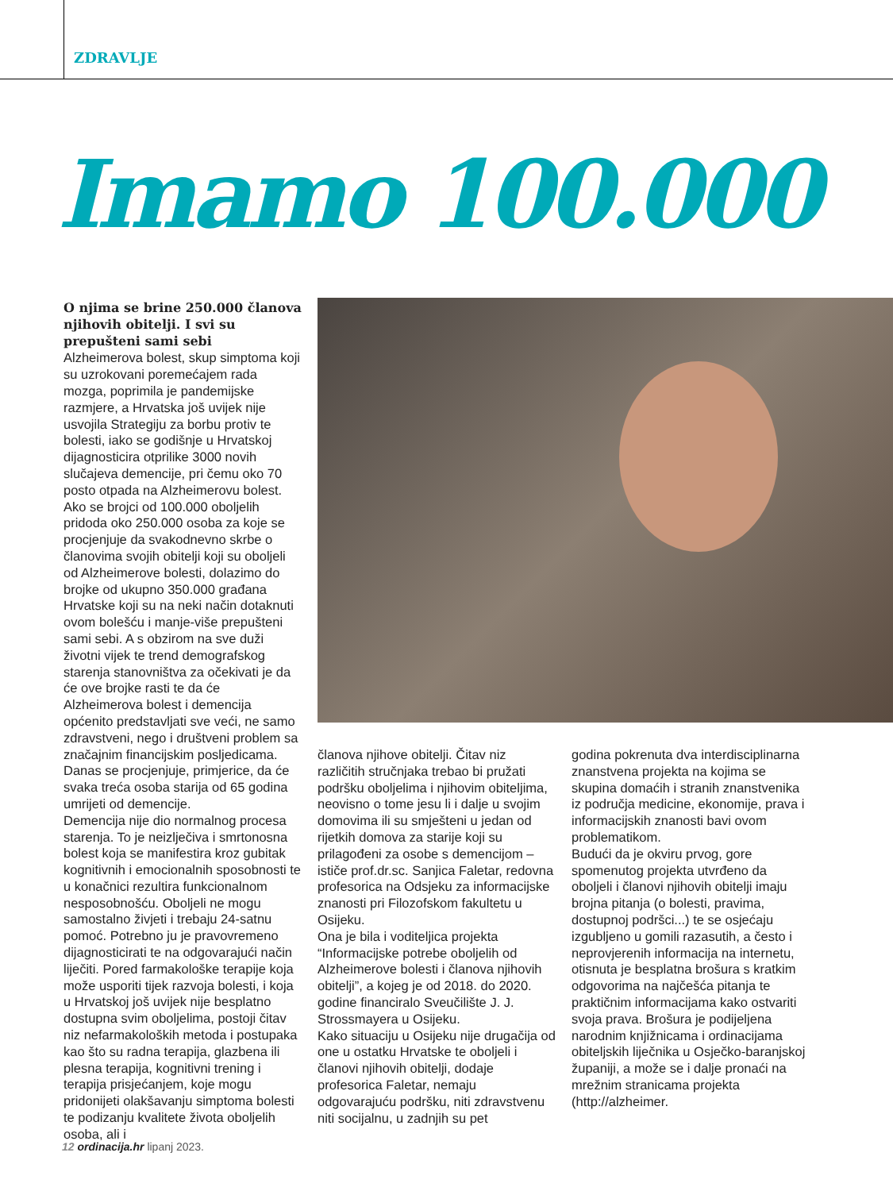ZDRAVLJE
Imamo 100.000
O njima se brine 250.000 članova njihovih obitelji. I svi su prepušteni sami sebi
Alzheimerova bolest, skup simptoma koji su uzrokovani poremećajem rada mozga, poprimila je pandemijske razmjere, a Hrvatska još uvijek nije usvojila Strategiju za borbu protiv te bolesti, iako se godišnje u Hrvatskoj dijagnosticira otprilike 3000 novih slučajeva demencije, pri čemu oko 70 posto otpada na Alzheimerovu bolest. Ako se brojci od 100.000 oboljelih pridoda oko 250.000 osoba za koje se procjenjuje da svakodnevno skrbe o članovima svojih obitelji koji su oboljeli od Alzheimerove bolesti, dolazimo do brojke od ukupno 350.000 građana Hrvatske koji su na neki način dotaknuti ovom bolešću i manje-više prepušteni sami sebi. A s obzirom na sve duži životni vijek te trend demografskog starenja stanovništva za očekivati je da će ove brojke rasti te da će Alzheimerova bolest i demencija općenito predstavljati sve veći, ne samo zdravstveni, nego i društveni problem sa značajnim financijskim posljedicama. Danas se procjenjuje, primjerice, da će svaka treća osoba starija od 65 godina umrijeti od demencije.
Demencija nije dio normalnog procesa starenja. To je neizlječiva i smrtonosna bolest koja se manifestira kroz gubitak kognitivnih i emocionalnih sposobnosti te u konačnici rezultira funkcionalnom nesposobnošću. Oboljeli ne mogu samostalno živjeti i trebaju 24-satnu pomoć. Potrebno ju je pravovremeno dijagnosticirati te na odgovarajući način liječiti. Pored farmakološke terapije koja može usporiti tijek razvoja bolesti, i koja u Hrvatskoj još uvijek nije besplatno dostupna svim oboljelima, postoji čitav niz nefarmakoloških metoda i postupaka kao što su radna terapija, glazbena ili plesna terapija, kognitivni trening i terapija prisjećanjem, koje mogu pridonijeti olakšavanju simptoma bolesti te podizanju kvalitete života oboljelih osoba, ali i
članova njihove obitelji. Čitav niz različitih stručnjaka trebao bi pružati podršku oboljelima i njihovim obiteljima, neovisno o tome jesu li i dalje u svojim domovima ili su smješteni u jedan od rijetkih domova za starije koji su prilagođeni za osobe s demencijom – ističe prof.dr.sc. Sanjica Faletar, redovna profesorica na Odsjeku za informacijske znanosti pri Filozofskom fakultetu u Osijeku.
Ona je bila i voditeljica projekta “Informacijske potrebe oboljelih od Alzheimerove bolesti i članova njihovih obitelji”, a kojeg je od 2018. do 2020. godine financiralo Sveučilište J. J. Strossmayera u Osijeku.
Kako situaciju u Osijeku nije drugačija od one u ostatku Hrvatske te oboljeli i članovi njihovih obitelji, dodaje profesorica Faletar, nemaju odgovarajuću podršku, niti zdravstvenu niti socijalnu, u zadnjih su pet
godina pokrenuta dva interdisciplinarna znanstvena projekta na kojima se skupina domaćih i stranih znanstvenika iz područja medicine, ekonomije, prava i informacijskih znanosti bavi ovom problematikom.
Budući da je okviru prvog, gore spomenutog projekta utvrđeno da oboljeli i članovi njihovih obitelji imaju brojna pitanja (o bolesti, pravima, dostupnoj podršci...) te se osjećaju izgubljeno u gomili razasutih, a često i neprovjerenih informacija na internetu, otisnuta je besplatna brošura s kratkim odgovorima na najčešća pitanja te praktičnim informacijama kako ostvariti svoja prava. Brošura je podijeljena narodnim knjižnicama i ordinacijama obiteljskih liječnika u Osječko-baranjskoj županiji, a može se i dalje pronaći na mrežnim stranicama projekta (http://alzheimer.
12 ordinacija.hr lipanj 2023.